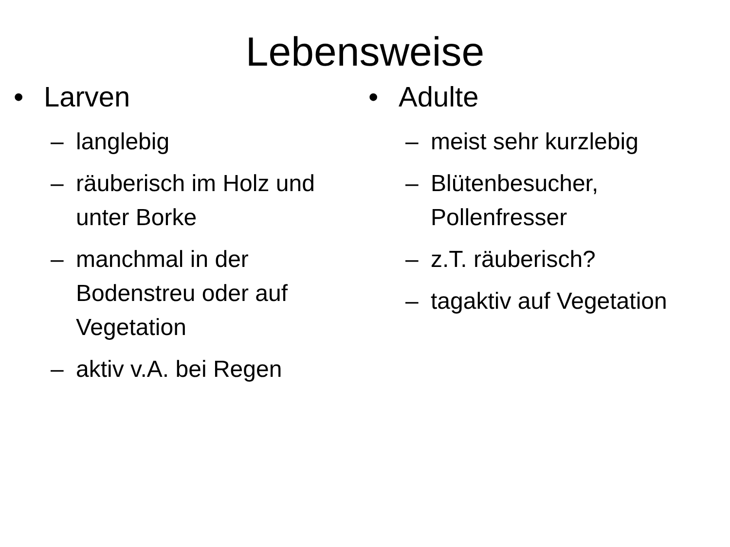Lebensweise
• Larven
– langlebig
– räuberisch im Holz und unter Borke
– manchmal in der Bodenstreu oder auf Vegetation
– aktiv v.A. bei Regen
• Adulte
– meist sehr kurzlebig
– Blütenbesucher,
Pollenfresser
– z.T. räuberisch?
– tagaktiv auf Vegetation